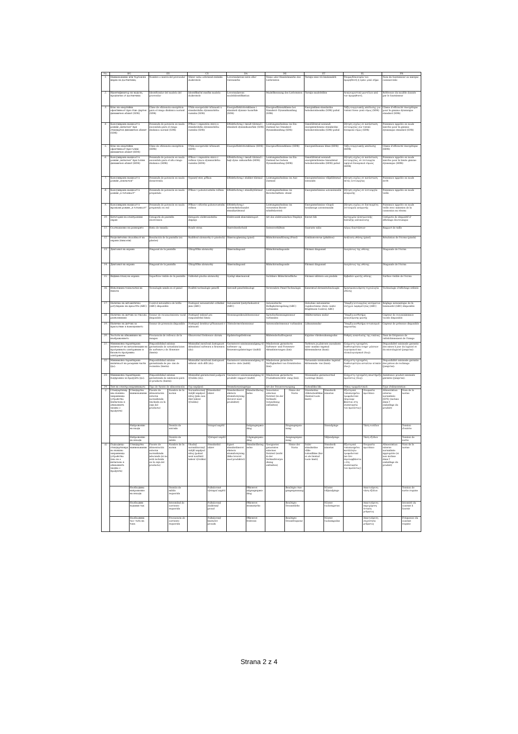| No. | BG | | ES | | CS | | DA | | DE | | ET | | EL | | FR | |
| --- | --- | --- | --- | --- | --- | --- | --- | --- | --- | --- | --- | --- | --- | --- | --- | --- |
| 1. | Наименование или търговска марка на доставчика; | | Nombre o marca del proveedor | | Název nebo ochranná známka dodavatele | | Leverandørens navn eller varemærke | | Name oder Handelsmarke des Lieferanten | | Tarnija nimi või kaubamärk | | Όνομα/Επωνυμία του προμηθευτή ή εμπο- ρικό σήμα | | Nom du fournisseur ou marque commerciale | |
| 2. | Идентификатор на модела, предлаган от доставчика | | Identificador del modelo del proveedor | | Identifikační značka modelu dodavatele | | Leverandørens modelidentifikation | | Modellkennung des Lieferanten | | Tarnija mudelitähis | | Αναγνωριστικό μοντέλου από τον προμηθευτή | | Référence du modèle donnée par le fournisseur | |
| 3. | Клас на енергийна ефективност при стан- дартен динамичен обхват (SDR) | | Clase de eficiencia energética para el rango dinámico normal (SDR) | | Třída energetické účinnosti u standardního dynamického rozsahu (SDR) | | Energieffektivitetsklasse i standard dynami- kområde (SDR) | | Energieeffizienzklasse bei Standard- Dynamikumfang (SDR) | | Energiaklass standardse heledusvahemiku (SDR) puhul | | Τάξη ενεργειακής απόδοσης για τυπικό δυνα- μικό εύρος (SDR) | | Classe d'efficacité énergétique pour la gamme dynamique standard (SDR) | |
| 4. | Консумирана мощност в режим „включен" при стандартен динамичен обхват (SDR) | | Demanda de potencia en modo encendido para el rango dinámico normal (SDR) | | Příkon v zapnutém stavu u standardního dynamického rozsahu (SDR) | | Effektforbrug i tændt tilstand i standard dynamikområde (SDR) | | Leistungsaufnahme im Ein-Zustand bei Standard-Dynamikumfang (SDR) | | Sisselülitatud seisundi energiatarbimine standardse heledusvahemiku (SDR) puhul | | Ζήτηση ισχύος σε κατάσταση λειτουργίας για τυπικό δυναμικό εύρος (SDR) | | Puissance appelée en mode marche pour la gamme dynamique standard (SDR) | |
| 5. | Клас на енергийна ефективност при голям динамичен обхват (HDR) | | Clase de eficiencia energética (HDR) | | Třída energetické účinnosti (HDR) | | Energieffektivitetsklasse (HDR) | | Energieeffizienzklasse (HDR) | | Energiatõhususe klass (HDR) | | Τάξη ενεργειακής απόδοσης (HDR) | | Classe d'efficacité énergétique (HDR) | |
| 6. | Консумирана мощност в режим „включен" при голям динамичен обхват (HDR) | | Demanda de potencia en modo encendido para el alto rango dinámico (HDR) | | Příkon v zapnutém stavu v režimu vysoce dynamického rozsahu (HDR) | | Effektforbrug i tændt tilstand i højt dyna- mikområde (HDR) | | Leistungsaufnahme im Ein-Zustand bei hohem Dynamikumfang (HDR) | | Sisselülitatud seisundi energiatarbimine laiendatud heledusvahemiku (HDR) puhul | | Ζήτηση ισχύος σε κατάσταση λειτουργίας, σε λειτουργία υψηλού δυναμικού εύρους (HDR) | | Puissance appelée en mode marche pour la haute gamme dynamique (HDR) | |
| 7. | Консумирана мощност в режим „изключен" | | Demanda de potencia en modo desactivado | | Vypnutý stav, příkon | | Effektforbrug i slukket tilstand | | Leistungsaufnahme im Aus-Zustand | | Energiatarbimine väljalülitatud seisundis | | Ζήτηση ισχύος σε κατάσταση εκτός λειτουργίας | | Puissance appelée en mode arrêt | |
| 8. | Консумирана мощност в режим „в готовност" | | Demanda de potencia en modo preparado | | Příkon v pohotovostním režimu | | Effektforbrug i standbytilstand | | Leistungsaufnahme im Bereitschaftszu- stand | | Energiatarbimine ooteseisundis | | Ζήτηση ισχύος σε λειτουργία αναμονής | | Puissance appelée en mode veille | |
| 9. | Консумирана мощност в мрежови режим „в готовност" | | Demanda de potencia en modo preparado en red | | Příkon v síťovém pohotovostním režimu | | Effektforbrug i netværksforbundet standbytilstand | | Leistungsaufnahme im vernetzten Bereit- schaftsbetrieb | | Energiatarbimine võrguü hendusega ooteseisundis | | Ζήτηση ισχύος σε δικτυωμένη λειτουργία αναμονής | | Puissance appelée en mode veille avec maintien de la connexion au réseau | |
| 10. | Категория на електронния екран | | Categoría de pantalla electrónica | | Kategorie elektronického displeje | | Elektronisk skærmkategori | | Art des elektronischen Displays | | Kuvari liik | | Κατηγορία ηλεκτρονικής διάταξης απεικόνισης | | Catégorie de dispositif d' affichage électronique | |
| 11. | Съотношение на размерите | | Ratio de tamaño | | Poměr stran | | Størrelsesforhold | | Seitenverhältnis | | Suuruste suhe | | Λόγος διαστάσεων | | Rapport de taille | |
| 12. | Разделителна способност на екрана (пиксели) | | Resolución de la pantalla (en píxeles) | | Rozlišení obrazovky (v pixelech) | | Skærmopløsning (pixel) | | Bildschirmauflösung (Pixel) | | Eraldusteravus (pikslites) | | Ανάλυση οθόνης (pixel) | | Résolution de l'écran (pixels) | |
| 13. | Диагонал на екрана | | Diagonal de la pantalla | | Úhlopříčka obrazovky | | Skærmdiagonal | | Bildschirmdiagonale | | Ekraani diagonaal | | Διαγώνιος της οθόνης | | Diagonale de l'écran | |
| 14. | Диагонал на екрана | | Diagonal de la pantalla | | Úhlopříčka obrazovky | | Skærmdiagonal | | Bildschirmdiagonale | | Ekraani diagonaal | | Διαγώνιος της οθόνης | | Diagonale de l'écran | |
| 15. | Видима площ на екрана | | Superficie visible de la pantalla | | Viditelná plocha obrazovky | | Synligt skærmareal | | Sichtbare Bildschirmfläche | | Ekraani nähtava osa pindala | | Εμβαδόν ορατής οθόνης | | Surface visible de l'écran | |
| 16. | Използвана технология на панела | | Tecnología usada en el panel | | Použitá technologie panelů | | Anvendt panelteknologi | | Verwendete Panel-Technologie | | Kasutatud ekraanitehnoloogia | | Χρησιμοποιούμενη τεχνολογία οθόνης | | Technologie d'affichage utilisée | |
| 17. | Наличие на автоматично регулиране на яркостта (ABC) | | Control automático de brillo (ABC) disponible | | Dostupné automatické ovládání jasu (ABC) | | Automatisk lysstyrkekontrol (ABC) | | Automatische Helligkeitsregelung (ABC) vorhanden | | Heleduse automaatne reguleerimine (Auto- matic Brightness Control, ABC) | | Ύπαρξη λειτουργίας αυτόματου ελέγχου λαμπρότητας (ABC) | | Réglage automatique de la luminosité (ABC) disponible | |
| 18. | Наличие на датчик за гласово разпознаване | | Sensor de reconocimiento vocal disponible | | Dostupný snímač pro rozpoznávání hlasu | | Stemmegenkendelsessensor | | Spracherkennungssensor vorhanden | | Häältuvastuse andur | | Ύπαρξη αισθητήρα αναγνώρισης φωνής | | Capteur de reconnaissance vocale disponible | |
| 19. | Наличие на датчик за присъствие в помещението | | Sensor de presencia disponible | | Dostupný detektor přítomnosti v místnosti | | Tilstedeværelsessensor | | Anwesenheitssensor vorhanden | | Liikumisandur | | Ύπαρξη αισθητήρα εντοπισμού παρουσίας | | Capteur de présence disponible | |
| 20. | Честота на обновяване на изображението | | Frecuencia de refresco de la imagen | | Obnovovací frekvence obrazu | | Opdateringsfrekvens | | Bildwiederholfrequenz | | Kujutise värskendussagedus | | Ρυθμός ανανέωσης της εικόνας | | Taux de fréquence de rafraîchissement de l'image | |
| 21. | Минимална гарантирана наличност на актуализации на програмното осигуряване и базовото програмно осигуряване | | Disponibilidad mínima garantizada de actualizaciones de software y de firmware (hasta): | | Minimální zaručená dostupnost aktualizací softwaru a firmwaru (do): | | Garanteret minimumsadgang til software- og firmwareopdateringer (indtil) | | Mindestens garantierte Software- und Firmware-Aktualisierungen (bis): | | Tarkvara ja püsivara uuenduste mini- maalne tagatud kättesaadavus (kuni): | | Ελάχιστη εγγυημένη διαθεσιμότητα ενημε- ρώσεων λογισμικού και υλικολογισμικού (έως): | | Disponibilité minimale garantie des mises à jour du logiciel et du micrologiciel (jusqu'au): | |
| 22. | Минимална гарантирана наличност на резервни части (до): | | Disponibilidad mínima garantizada de pie- zas de recambio (hasta): | | Minimální zaručená dostupnost náhrad- ních dílů (do): | | Garanteret minimumsadgang til reserve- dele (indtil) | | Mindestens garantierte Verfügbarkeit von Ersatzteilen (bis): | | Varuosade minimaalne tagatud kättesaada- vus (kuni): | | Ελάχιστη εγγυημένη διαθεσιμότητα ανταλλα- κτικών (έως): | | Disponibilité minimale garantie des pièces de rechange (jusqu'au): | |
| 23. | Минимална гарантирана поддръжка за продукта (до): | | Disponibilidad mínima garantizada de asistencia para el producto (hasta): | | Minimální garantovaná podpora výrobku (do): | | Garanteret minimumsadgang til produkt- support (indtil) | | Mindestens garantierte Produktunterstüt- zung (bis): | | Minimaalne garanteeritud tootetugi (kuni): | | Ελάχιστη εγγυημένη υποστήριξη προϊόντος (έως): | | Assistance produit minimale garantie (jusqu'au): | |
| 24. | Тип на електрозахранващото | | Tipo de fuente de alimentación | | Typ napájení: | | Strømforsyningstype | | Art der Stromversorgung | | Toiteallika liik: | | Τύπος τροφοδοτικού: | | Type d'alimentation: | |
| i) | Стандартизирано външно захранващо устройство (включено в опаковката заедно с продукта) | Стандартно наименование | Fuente de alimentación externa normalizada (incluida en la caja del producto) | Nombre de la norma | Normalizovaný vnější napájecí zdroj (jako sou- část balení výrobku) | Standardní název | Standardiseret ekstern strømforsyning (leveret med produktet) | Standardbetegnelse | Genormtes externes Netzteil (in der Verkaufs- verpackung enthalten) | Name der Norm | Standardne välistoiteallikas (lisatud toote kasti) | Standardi nimetus | Εξωτερικό τυποποιημένο τροφοδοτικό (περιλαμ- βάνεται στη συσκευασία του προϊόντος) | Ονομασία προτύπου | Alimentation externe normalisée (EPS) (incluse dans l' emballage du produit) | Nom de la norme |
| | | Напрежение на входа | | Tensión de entrada | | Vstupní napětí | | Indgangsspæn- ding | | Eingangsspan- nung | | Sisendpinge | | Τάση εισόδου | | Tension d'entrée |
| | | Напрежение на изхода | | Tensión de salida | | Výstupní napětí | | Udgangsspæn- ding | | Ausgangsspan- nung | | Väljundpinge | | Τάση εξόδου | | Tension de sortie |
| ii) | Подходящо стандартизирано външно захранващо устройство (ако не е включено в опаковката заедно с продукта) | Стандартно наименование | Fuente de alimentación externa normalizada adecuada (si no está incluida en la caja del producto) | Nombre de la norma | Vhodný normalizovaný vnější napájecí zdroj (pokud není součástí balení výrobku) | Standardní název | Egnet standardiseret ekstern strømforsyning (ikke leveret med produktet) | Standardbetegnelse | Geeignetes genormtes externes Netzteil (nicht in der Verkaufsverpa- ckung enthalten) | Name der Norm | Sobiv standardne välis- toiteallikas (kui ei ole lisatud toote kasti) | Standardi nimetus | Εξωτερικό τυποποιημένο κατάλληλο τροφοδοτικό (αν δεν περιλαμβάνεται στη συσκευασία του προϊόντος) | Ονομασία προτύπου | Alimentation externe normalisée appropriée (si non incluse dans l' emballage du produit) | Nom de la norme |
| | | Необходимо напрежение на изхода | | Tensión de salida requerida | | Požadované výstupní napětí | | Påkrævet udgangsspæn- ding | | Benötigte Aus- gangsspannung | | Nõutav väljundpinge | | Απαιτούμενη τάση εξόδου | | Tension de sortie requise |
| | | Необходим подаван ток | | Intensidad de corriente requerida | | Požadovaný dodávaný proud | | Påkrævet strømstyrke | | Benötigte Stromstärke | | Nõutav voolutugevus | | Απαιτούμενη παρεχόμενη ένταση ρεύματος | | Intensité du courant à fournir |
| | | Необходима чес- тота на тока | | Frecuencia de corriente requerida | | Požadovaný kmitočet proudu | | Påkrævet frekvens | | Benötigte Stromfrequenz | | Nõutav voolusagedus | | Απαιτούμενη συχνότητα ρεύματος | | Fréquence du courant requise |
Strana 2 z 4